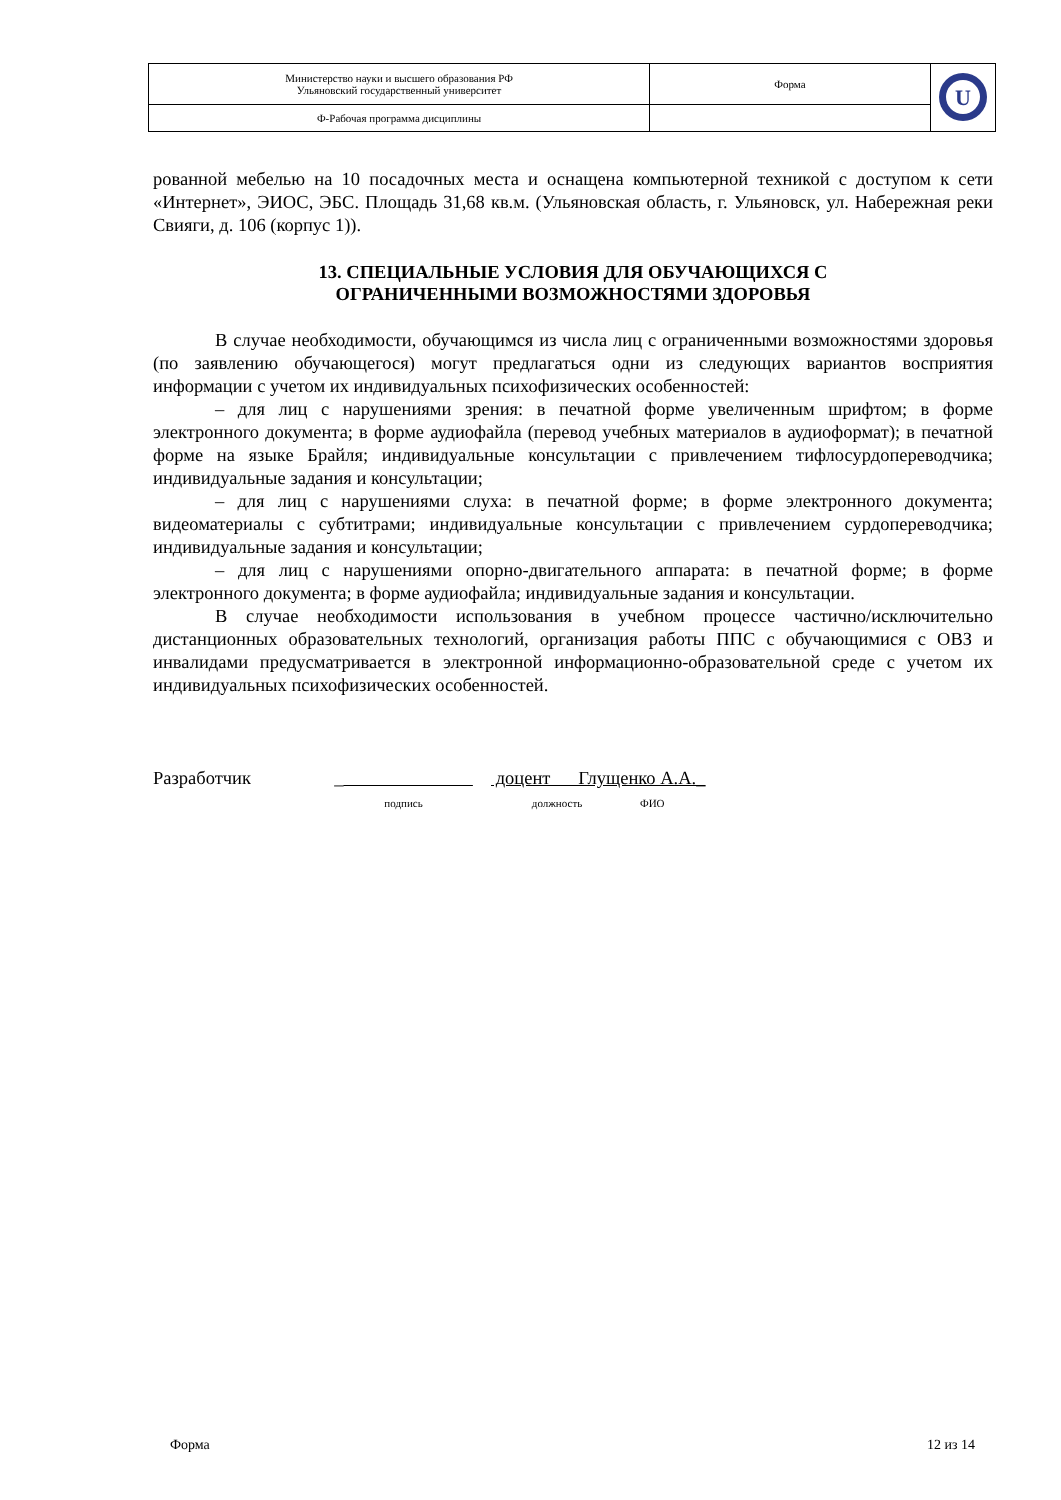| Министерство науки и высшего образования РФ Ульяновский государственный университет | Форма | U |
| Ф-Рабочая программа дисциплины | | |
рованной мебелью на 10 посадочных места и оснащена компьютерной техникой с доступом к сети «Интернет», ЭИОС, ЭБС. Площадь 31,68 кв.м. (Ульяновская область, г. Ульяновск, ул. Набережная реки Свияги, д. 106 (корпус 1)).
13. СПЕЦИАЛЬНЫЕ УСЛОВИЯ ДЛЯ ОБУЧАЮЩИХСЯ С
ОГРАНИЧЕННЫМИ ВОЗМОЖНОСТЯМИ ЗДОРОВЬЯ
В случае необходимости, обучающимся из числа лиц с ограниченными возможностями здоровья (по заявлению обучающегося) могут предлагаться одни из следующих вариантов восприятия информации с учетом их индивидуальных психофизических особенностей:
– для лиц с нарушениями зрения: в печатной форме увеличенным шрифтом; в форме электронного документа; в форме аудиофайла (перевод учебных материалов в аудиоформат); в печатной форме на языке Брайля; индивидуальные консультации с привлечением тифлосурдопереводчика; индивидуальные задания и консультации;
– для лиц с нарушениями слуха: в печатной форме; в форме электронного документа; видеоматериалы с субтитрами; индивидуальные консультации с привлечением сурдопереводчика; индивидуальные задания и консультации;
– для лиц с нарушениями опорно-двигательного аппарата: в печатной форме; в форме электронного документа; в форме аудиофайла; индивидуальные задания и консультации.
В случае необходимости использования в учебном процессе частично/исключительно дистанционных образовательных технологий, организация работы ППС с обучающимися с ОВЗ и инвалидами предусматривается в электронной информационно-образовательной среде с учетом их индивидуальных психофизических особенностей.
Разработчик _
подпись
доцент Глущенко А.А._
должность ФИО
Форма 12 из 14